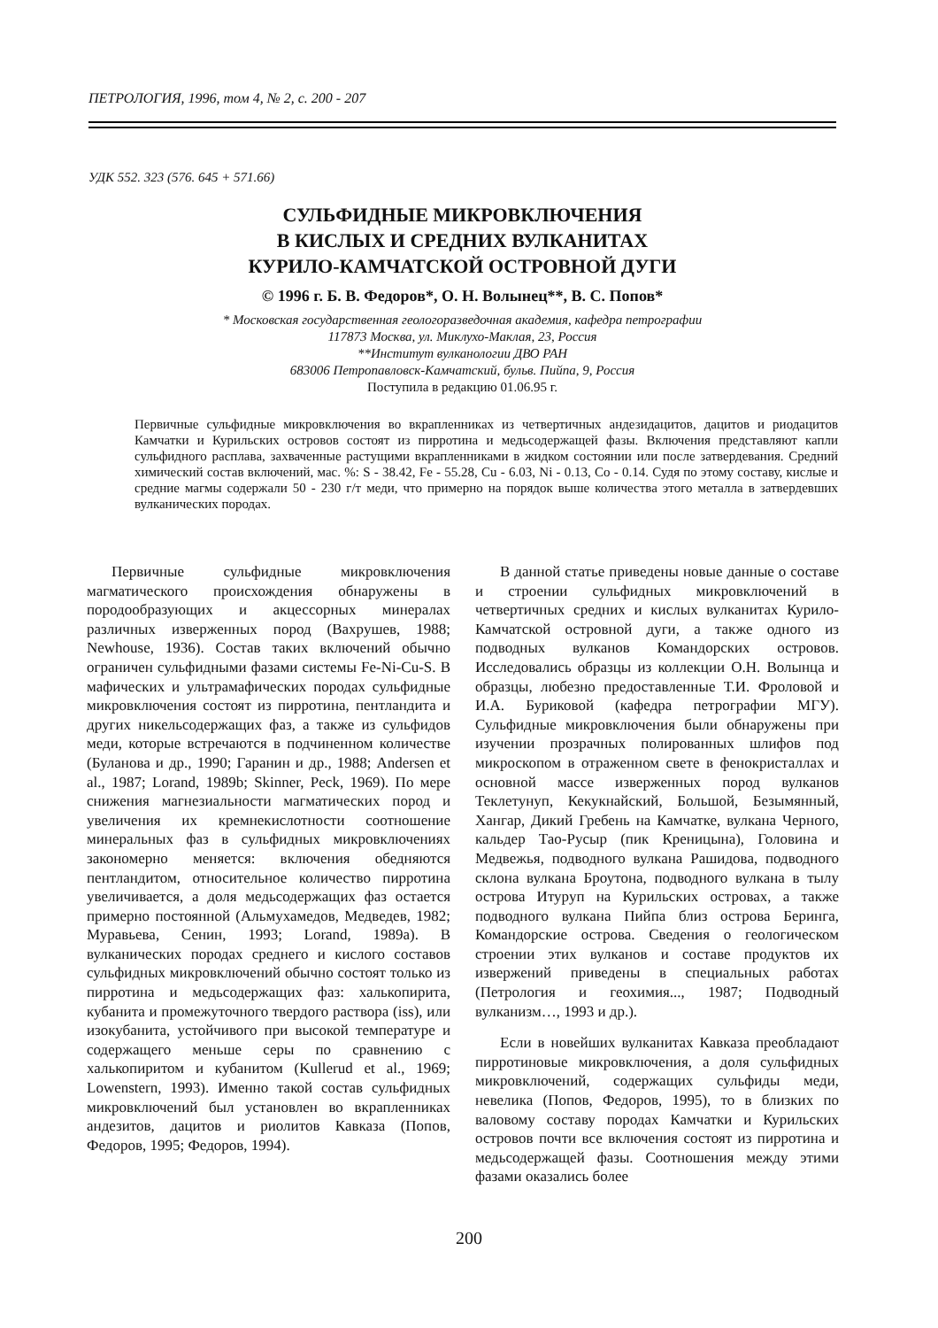ПЕТРОЛОГИЯ, 1996, том 4, № 2, с. 200 - 207
УДК 552. 323 (576. 645 + 571.66)
СУЛЬФИДНЫЕ МИКРОВКЛЮЧЕНИЯ
В КИСЛЫХ И СРЕДНИХ ВУЛКАНИТАХ
КУРИЛО-КАМЧАТСКОЙ ОСТРОВНОЙ ДУГИ
© 1996 г. Б. В. Федоров*, О. Н. Волынец**, В. С. Попов*
* Московская государственная геологоразведочная академия, кафедра петрографии
117873 Москва, ул. Миклухо-Маклая, 23, Россия
**Институт вулканологии ДВО РАН
683006 Петропавловск-Камчатский, бульв. Пийпа, 9, Россия
Поступила в редакцию 01.06.95 г.
Первичные сульфидные микровключения во вкрапленниках из четвертичных андезидацитов, дацитов и риодацитов Камчатки и Курильских островов состоят из пирротина и медьсодержащей фазы. Включения представляют капли сульфидного расплава, захваченные растущими вкрапленниками в жидком состоянии или после затвердевания. Средний химический состав включений, мас. %: S - 38.42, Fe - 55.28, Cu - 6.03, Ni - 0.13, Co - 0.14. Судя по этому составу, кислые и средние магмы содержали 50 - 230 г/т меди, что примерно на порядок выше количества этого металла в затвердевших вулканических породах.
Первичные сульфидные микровключения магматического происхождения обнаружены в породообразующих и акцессорных минералах различных изверженных пород (Вахрушев, 1988; Newhouse, 1936). Состав таких включений обычно ограничен сульфидными фазами системы Fe-Ni-Cu-S. В мафических и ультрамафических породах сульфидные микровключения состоят из пирротина, пентландита и других никельсодержащих фаз, а также из сульфидов меди, которые встречаются в подчиненном количестве (Буланова и др., 1990; Гаранин и др., 1988; Andersen et al., 1987; Lorand, 1989b; Skinner, Peck, 1969). По мере снижения магнезиальности магматических пород и увеличения их кремнекислотности соотношение минеральных фаз в сульфидных микровключениях закономерно меняется: включения обедняются пентландитом, относительное количество пирротина увеличивается, а доля медьсодержащих фаз остается примерно постоянной (Альмухамедов, Медведев, 1982; Муравьева, Сенин, 1993; Lorand, 1989a). В вулканических породах среднего и кислого составов сульфидных микровключений обычно состоят только из пирротина и медьсодержащих фаз: халькопирита, кубанита и промежуточного твердого раствора (iss), или изокубанита, устойчивого при высокой температуре и содержащего меньше серы по сравнению с халькопиритом и кубанитом (Kullerud et al., 1969; Lowenstern, 1993). Именно такой состав сульфидных микровключений был установлен во вкрапленниках андезитов, дацитов и риолитов Кавказа (Попов, Федоров, 1995; Федоров, 1994).
В данной статье приведены новые данные о составе и строении сульфидных микровключений в четвертичных средних и кислых вулканитах Курило-Камчатской островной дуги, а также одного из подводных вулканов Командорских островов. Исследовались образцы из коллекции О.Н. Волынца и образцы, любезно предоставленные Т.И. Фроловой и И.А. Буриковой (кафедра петрографии МГУ). Сульфидные микровключения были обнаружены при изучении прозрачных полированных шлифов под микроскопом в отраженном свете в фенокристаллах и основной массе изверженных пород вулканов Теклетунуп, Кекукнайский, Большой, Безымянный, Хангар, Дикий Гребень на Камчатке, вулкана Черного, кальдер Тао-Русыр (пик Креницына), Головина и Медвежья, подводного вулкана Рашидова, подводного склона вулкана Броутона, подводного вулкана в тылу острова Итуруп на Курильских островах, а также подводного вулкана Пийпа близ острова Беринга, Командорские острова. Сведения о геологическом строении этих вулканов и составе продуктов их извержений приведены в специальных работах (Петрология и геохимия..., 1987; Подводный вулканизм…, 1993 и др.).
Если в новейших вулканитах Кавказа преобладают пирротиновые микровключения, а доля сульфидных микровключений, содержащих сульфиды меди, невелика (Попов, Федоров, 1995), то в близких по валовому составу породах Камчатки и Курильских островов почти все включения состоят из пирротина и медьсодержащей фазы. Соотношения между этими фазами оказались более
200